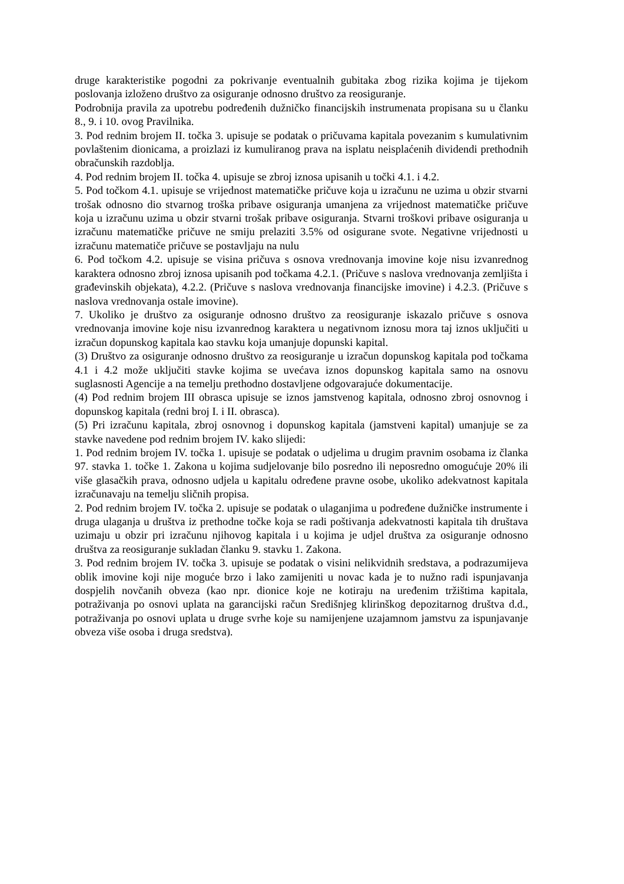druge karakteristike pogodni za pokrivanje eventualnih gubitaka zbog rizika kojima je tijekom poslovanja izloženo društvo za osiguranje odnosno društvo za reosiguranje.
Podrobnija pravila za upotrebu podređenih dužničko financijskih instrumenata propisana su u članku 8., 9. i 10. ovog Pravilnika.
3. Pod rednim brojem II. točka 3. upisuje se podatak o pričuvama kapitala povezanim s kumulativnim povlaštenim dionicama, a proizlazi iz kumuliranog prava na isplatu neisplaćenih dividendi prethodnih obračunskih razdoblja.
4. Pod rednim brojem II. točka 4. upisuje se zbroj iznosa upisanih u točki 4.1. i 4.2.
5. Pod točkom 4.1. upisuje se vrijednost matematičke pričuve koja u izračunu ne uzima u obzir stvarni trošak odnosno dio stvarnog troška pribave osiguranja umanjena za vrijednost matematičke pričuve koja u izračunu uzima u obzir stvarni trošak pribave osiguranja. Stvarni troškovi pribave osiguranja u izračunu matematičke pričuve ne smiju prelaziti 3.5% od osigurane svote. Negativne vrijednosti u izračunu matematiče pričuve se postavljaju na nulu
6. Pod točkom 4.2. upisuje se visina pričuva s osnova vrednovanja imovine koje nisu izvanrednog karaktera odnosno zbroj iznosa upisanih pod točkama 4.2.1. (Pričuve s naslova vrednovanja zemljišta i građevinskih objekata), 4.2.2. (Pričuve s naslova vrednovanja financijske imovine) i 4.2.3. (Pričuve s naslova vrednovanja ostale imovine).
7. Ukoliko je društvo za osiguranje odnosno društvo za reosiguranje iskazalo pričuve s osnova vrednovanja imovine koje nisu izvanrednog karaktera u negativnom iznosu mora taj iznos uključiti u izračun dopunskog kapitala kao stavku koja umanjuje dopunski kapital.
(3) Društvo za osiguranje odnosno društvo za reosiguranje u izračun dopunskog kapitala pod točkama 4.1 i 4.2 može uključiti stavke kojima se uvećava iznos dopunskog kapitala samo na osnovu suglasnosti Agencije a na temelju prethodno dostavljene odgovarajuće dokumentacije.
(4) Pod rednim brojem III obrasca upisuje se iznos jamstvenog kapitala, odnosno zbroj osnovnog i dopunskog kapitala (redni broj I. i II. obrasca).
(5) Pri izračunu kapitala, zbroj osnovnog i dopunskog kapitala (jamstveni kapital) umanjuje se za stavke navedene pod rednim brojem IV. kako slijedi:
1. Pod rednim brojem IV. točka 1. upisuje se podatak o udjelima u drugim pravnim osobama iz članka 97. stavka 1. točke 1. Zakona u kojima sudjelovanje bilo posredno ili neposredno omogućuje 20% ili više glasačkih prava, odnosno udjela u kapitalu određene pravne osobe, ukoliko adekvatnost kapitala izračunavaju na temelju sličnih propisa.
2. Pod rednim brojem IV. točka 2. upisuje se podatak o ulaganjima u podređene dužničke instrumente i druga ulaganja u društva iz prethodne točke koja se radi poštivanja adekvatnosti kapitala tih društava uzimaju u obzir pri izračunu njihovog kapitala i u kojima je udjel društva za osiguranje odnosno društva za reosiguranje sukladan članku 9. stavku 1. Zakona.
3. Pod rednim brojem IV. točka 3. upisuje se podatak o visini nelikvidnih sredstava, a podrazumijeva oblik imovine koji nije moguće brzo i lako zamijeniti u novac kada je to nužno radi ispunjavanja dospjelih novčanih obveza (kao npr. dionice koje ne kotiraju na uređenim tržištima kapitala, potraživanja po osnovi uplata na garancijski račun Središnjeg klirinškog depozitarnog društva d.d., potraživanja po osnovi uplata u druge svrhe koje su namijenjene uzajamnom jamstvu za ispunjavanje obveza više osoba i druga sredstva).